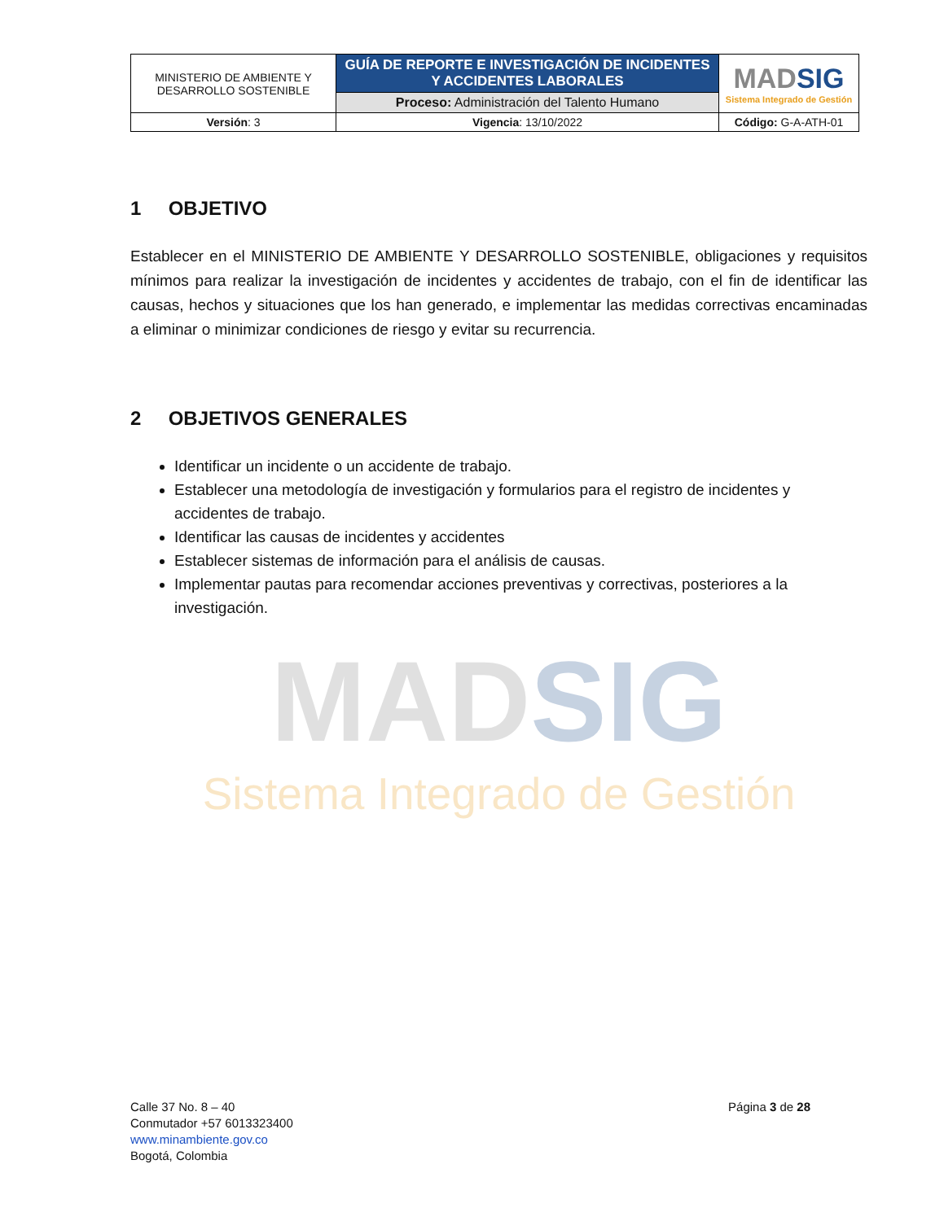| MINISTERIO DE AMBIENTE Y DESARROLLO SOSTENIBLE | GUÍA DE REPORTE E INVESTIGACIÓN DE INCIDENTES Y ACCIDENTES LABORALES | MAD SIG Sistema Integrado de Gestión |
| | Proceso: Administración del Talento Humano | |
| Versión : 3 | Vigencia : 13/10/2022 | Código: G-A-ATH-01 |
1 OBJETIVO
Establecer en el MINISTERIO DE AMBIENTE Y DESARROLLO SOSTENIBLE, obligaciones y requisitos mínimos para realizar la investigación de incidentes y accidentes de trabajo, con el fin de identificar las causas, hechos y situaciones que los han generado, e implementar las medidas correctivas encaminadas a eliminar o minimizar condiciones de riesgo y evitar su recurrencia.
2 OBJETIVOS GENERALES
Identificar un incidente o un accidente de trabajo.
Establecer una metodología de investigación y formularios para el registro de incidentes y accidentes de trabajo.
Identificar las causas de incidentes y accidentes
Establecer sistemas de información para el análisis de causas.
Implementar pautas para recomendar acciones preventivas y correctivas, posteriores a la investigación.
MADSIG
Sistema Integrado de Gestión
Calle 37 No. 8 – 40
Conmutador +57 6013323400
www.minambiente.gov.co
Bogotá, Colombia
Página 3 de 28